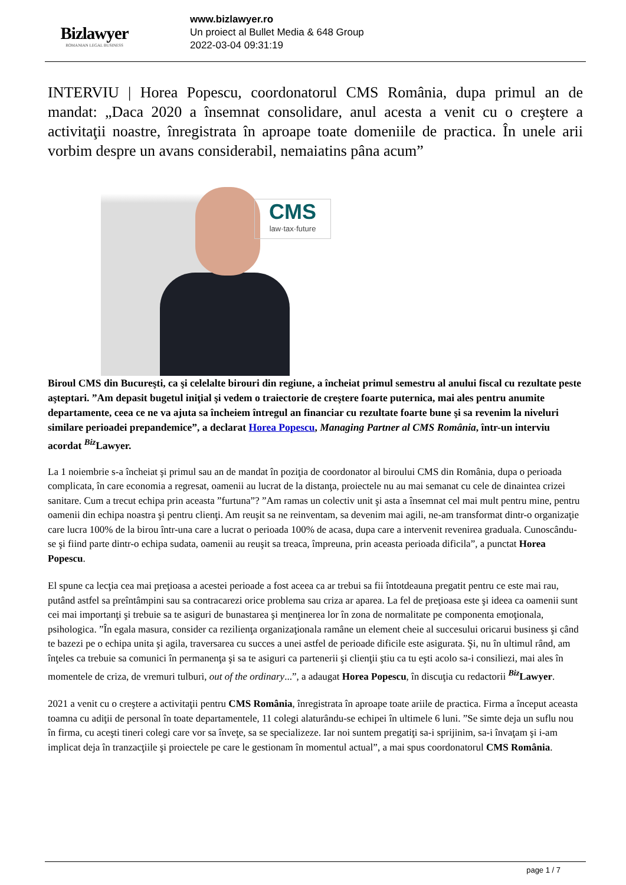Bizlawyer
ROMANIAN LEGAL BUSINESS
www.bizlawyer.ro
Un proiect al Bullet Media & 648 Group
2022-03-04 09:31:19
INTERVIU | Horea Popescu, coordonatorul CMS România, dupa primul an de mandat: „Daca 2020 a însemnat consolidare, anul acesta a venit cu o creştere a activitaţii noastre, înregistrata în aproape toate domeniile de practica. În unele arii vorbim despre un avans considerabil, nemaiatins pâna acum”
CMS
law·tax·future
Biroul CMS din Bucureşti, ca şi celelalte birouri din regiune, a încheiat primul semestru al anului fiscal cu rezultate peste aşteptari. ”Am depasit bugetul iniţial şi vedem o traiectorie de creştere foarte puternica, mai ales pentru anumite departamente, ceea ce ne va ajuta sa încheiem întregul an financiar cu rezultate foarte bune şi sa revenim la niveluri similare perioadei prepandemice”, a declarat Horea Popescu, Managing Partner al CMS România, într-un interviu acordat <sup>Biz</sup>Lawyer.
La 1 noiembrie s-a încheiat şi primul sau an de mandat în poziţia de coordonator al biroului CMS din România, dupa o perioada complicata, în care economia a regresat, oamenii au lucrat de la distanţa, proiectele nu au mai semanat cu cele de dinaintea crizei sanitare. Cum a trecut echipa prin aceasta ”furtuna”? ”Am ramas un colectiv unit şi asta a însemnat cel mai mult pentru mine, pentru oamenii din echipa noastra şi pentru clienţi. Am reuşit sa ne reinventam, sa devenim mai agili, ne-am transformat dintr-o organizaţie care lucra 100% de la birou într-una care a lucrat o perioada 100% de acasa, dupa care a intervenit revenirea graduala. Cunoscându-se şi fiind parte dintr-o echipa sudata, oamenii au reuşit sa treaca, împreuna, prin aceasta perioada dificila”, a punctat Horea Popescu.
El spune ca lecţia cea mai preţioasa a acestei perioade a fost aceea ca ar trebui sa fii întotdeauna pregatit pentru ce este mai rau, putând astfel sa preîntâmpini sau sa contracarezi orice problema sau criza ar aparea. La fel de preţioasa este şi ideea ca oamenii sunt cei mai importanţi şi trebuie sa te asiguri de bunastarea şi menţinerea lor în zona de normalitate pe componenta emoţionala, psihologica. ”În egala masura, consider ca rezilienţa organizaţionala ramâne un element cheie al succesului oricarui business şi când te bazezi pe o echipa unita şi agila, traversarea cu succes a unei astfel de perioade dificile este asigurata. Şi, nu în ultimul rând, am înţeles ca trebuie sa comunici în permanenţa şi sa te asiguri ca partenerii şi clienţii ştiu ca tu eşti acolo sa-i consiliezi, mai ales în momentele de criza, de vremuri tulburi, out of the ordinary...”, a adaugat Horea Popescu, în discuţia cu redactorii <sup>Biz</sup>Lawyer.
2021 a venit cu o creştere a activitaţii pentru CMS România, înregistrata în aproape toate ariile de practica. Firma a început aceasta toamna cu adiţii de personal în toate departamentele, 11 colegi alaturându-se echipei în ultimele 6 luni. ”Se simte deja un suflu nou în firma, cu aceşti tineri colegi care vor sa înveţe, sa se specializeze. Iar noi suntem pregatiţi sa-i sprijinim, sa-i învaţam şi i-am implicat deja în tranzacţiile şi proiectele pe care le gestionam în momentul actual”, a mai spus coordonatorul CMS România.
page 1 / 7